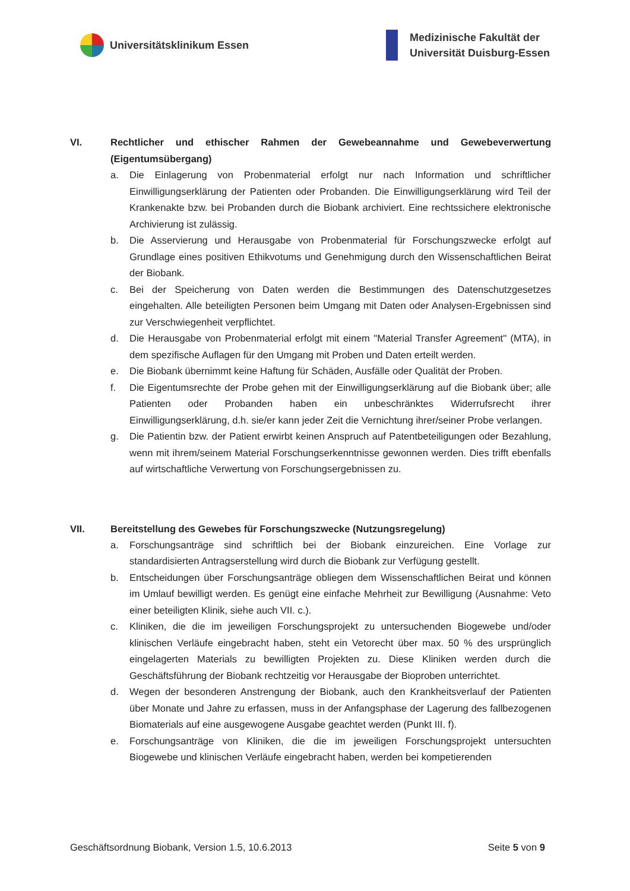Universitätsklinikum Essen
Medizinische Fakultät der
Universität Duisburg-Essen
VI. Rechtlicher und ethischer Rahmen der Gewebeannahme und Gewebeverwertung (Eigentumsübergang)
a. Die Einlagerung von Probenmaterial erfolgt nur nach Information und schriftlicher Einwilligungserklärung der Patienten oder Probanden. Die Einwilligungserklärung wird Teil der Krankenakte bzw. bei Probanden durch die Biobank archiviert. Eine rechtssichere elektronische Archivierung ist zulässig.
b. Die Asservierung und Herausgabe von Probenmaterial für Forschungszwecke erfolgt auf Grundlage eines positiven Ethikvotums und Genehmigung durch den Wissenschaftlichen Beirat der Biobank.
c. Bei der Speicherung von Daten werden die Bestimmungen des Datenschutzgesetzes eingehalten. Alle beteiligten Personen beim Umgang mit Daten oder Analysen-Ergebnissen sind zur Verschwiegenheit verpflichtet.
d. Die Herausgabe von Probenmaterial erfolgt mit einem "Material Transfer Agreement" (MTA), in dem spezifische Auflagen für den Umgang mit Proben und Daten erteilt werden.
e. Die Biobank übernimmt keine Haftung für Schäden, Ausfälle oder Qualität der Proben.
f. Die Eigentumsrechte der Probe gehen mit der Einwilligungserklärung auf die Biobank über; alle Patienten oder Probanden haben ein unbeschränktes Widerrufsrecht ihrer Einwilligungserklärung, d.h. sie/er kann jeder Zeit die Vernichtung ihrer/seiner Probe verlangen.
g. Die Patientin bzw. der Patient erwirbt keinen Anspruch auf Patentbeteiligungen oder Bezahlung, wenn mit ihrem/seinem Material Forschungserkenntnisse gewonnen werden. Dies trifft ebenfalls auf wirtschaftliche Verwertung von Forschungsergebnissen zu.
VII. Bereitstellung des Gewebes für Forschungszwecke (Nutzungsregelung)
a. Forschungsanträge sind schriftlich bei der Biobank einzureichen. Eine Vorlage zur standardisierten Antragserstellung wird durch die Biobank zur Verfügung gestellt.
b. Entscheidungen über Forschungsanträge obliegen dem Wissenschaftlichen Beirat und können im Umlauf bewilligt werden. Es genügt eine einfache Mehrheit zur Bewilligung (Ausnahme: Veto einer beteiligten Klinik, siehe auch VII. c.).
c. Kliniken, die die im jeweiligen Forschungsprojekt zu untersuchenden Biogewebe und/oder klinischen Verläufe eingebracht haben, steht ein Vetorecht über max. 50 % des ursprünglich eingelagerten Materials zu bewilligten Projekten zu. Diese Kliniken werden durch die Geschäftsführung der Biobank rechtzeitig vor Herausgabe der Bioproben unterrichtet.
d. Wegen der besonderen Anstrengung der Biobank, auch den Krankheitsverlauf der Patienten über Monate und Jahre zu erfassen, muss in der Anfangsphase der Lagerung des fallbezogenen Biomaterials auf eine ausgewogene Ausgabe geachtet werden (Punkt III. f).
e. Forschungsanträge von Kliniken, die die im jeweiligen Forschungsprojekt untersuchten Biogewebe und klinischen Verläufe eingebracht haben, werden bei kompetierenden
Geschäftsordnung Biobank, Version 1.5, 10.6.2013 Seite 5 von 9